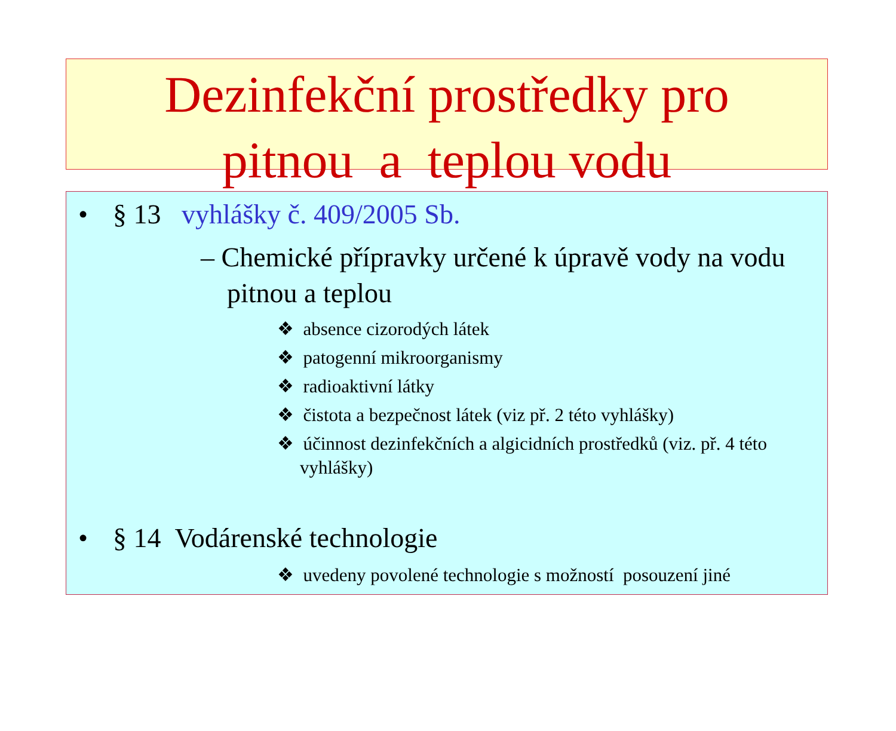Dezinfekční prostředky pro
pitnou a teplou vodu
• § 13 vyhlášky č. 409/2005 Sb.
– Chemické přípravky určené k úpravě vody na vodu pitnou a teplou
❖ absence cizorodých látek
❖ patogenní mikroorganismy
❖ radioaktivní látky
❖ čistota a bezpečnost látek (viz př. 2 této vyhlášky)
❖ účinnost dezinfekčních a algicidních prostředků (viz. př. 4 této vyhlášky)
• § 14 Vodárenské technologie
❖ uvedeny povolené technologie s možností posouzení jiné